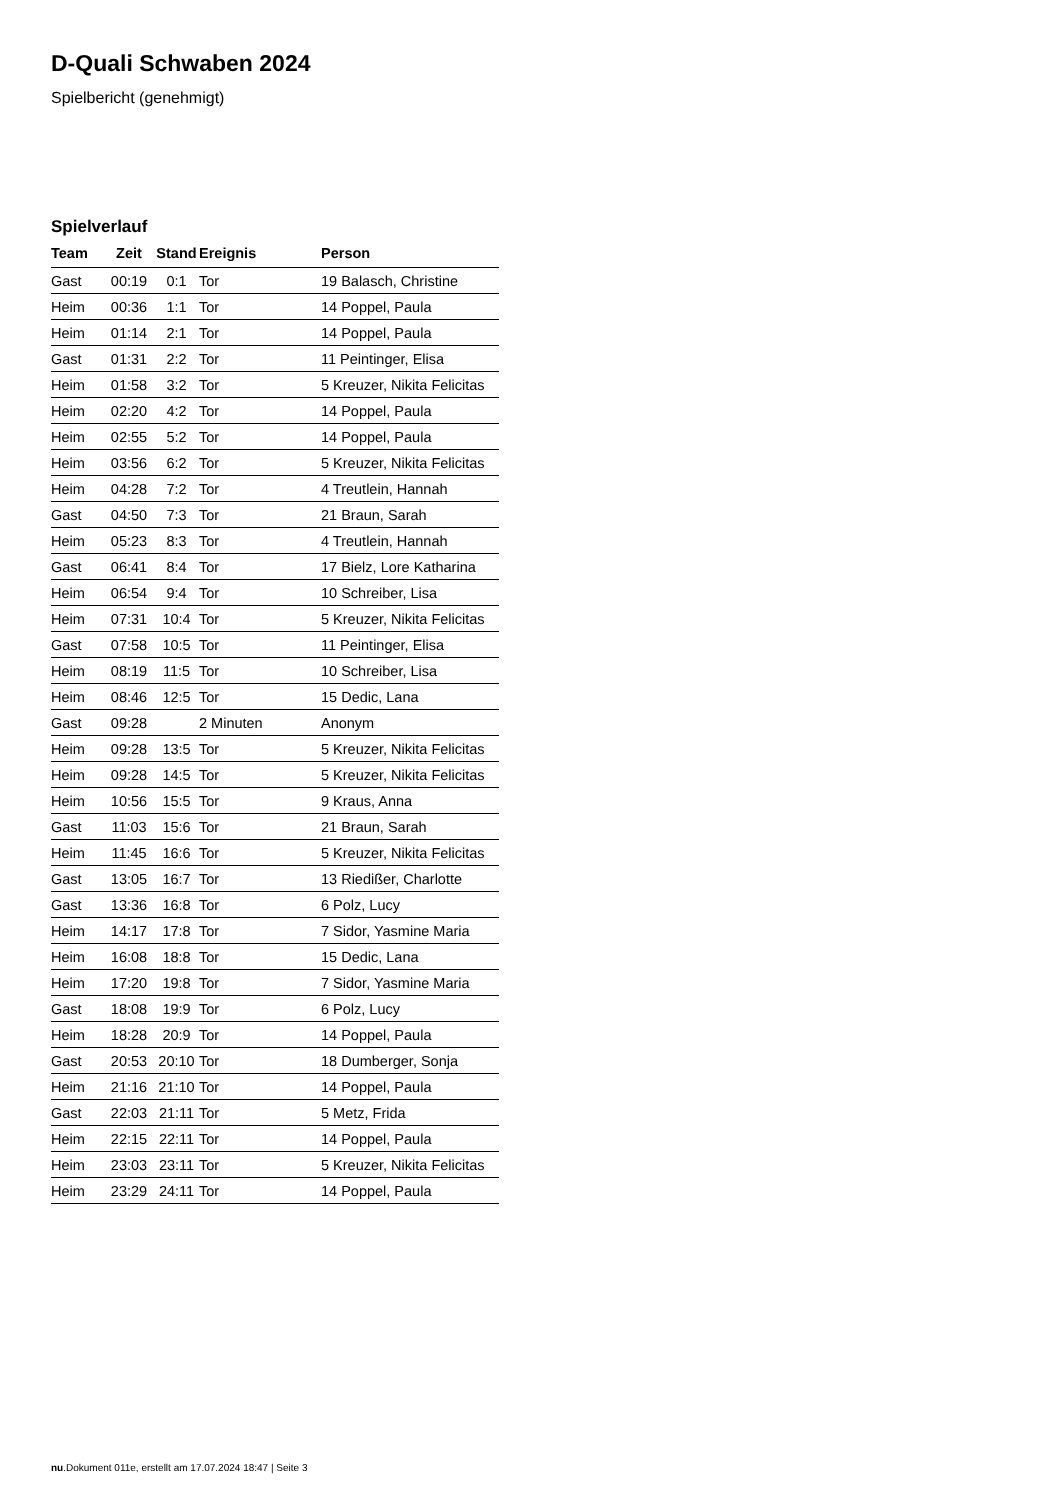D-Quali Schwaben 2024
Spielbericht (genehmigt)
Spielverlauf
| Team | Zeit | Stand | Ereignis | Person |
| --- | --- | --- | --- | --- |
| Gast | 00:19 | 0:1 | Tor | 19 Balasch, Christine |
| Heim | 00:36 | 1:1 | Tor | 14 Poppel, Paula |
| Heim | 01:14 | 2:1 | Tor | 14 Poppel, Paula |
| Gast | 01:31 | 2:2 | Tor | 11 Peintinger, Elisa |
| Heim | 01:58 | 3:2 | Tor | 5 Kreuzer, Nikita Felicitas |
| Heim | 02:20 | 4:2 | Tor | 14 Poppel, Paula |
| Heim | 02:55 | 5:2 | Tor | 14 Poppel, Paula |
| Heim | 03:56 | 6:2 | Tor | 5 Kreuzer, Nikita Felicitas |
| Heim | 04:28 | 7:2 | Tor | 4 Treutlein, Hannah |
| Gast | 04:50 | 7:3 | Tor | 21 Braun, Sarah |
| Heim | 05:23 | 8:3 | Tor | 4 Treutlein, Hannah |
| Gast | 06:41 | 8:4 | Tor | 17 Bielz, Lore Katharina |
| Heim | 06:54 | 9:4 | Tor | 10 Schreiber, Lisa |
| Heim | 07:31 | 10:4 | Tor | 5 Kreuzer, Nikita Felicitas |
| Gast | 07:58 | 10:5 | Tor | 11 Peintinger, Elisa |
| Heim | 08:19 | 11:5 | Tor | 10 Schreiber, Lisa |
| Heim | 08:46 | 12:5 | Tor | 15 Dedic, Lana |
| Gast | 09:28 | | 2 Minuten | Anonym |
| Heim | 09:28 | 13:5 | Tor | 5 Kreuzer, Nikita Felicitas |
| Heim | 09:28 | 14:5 | Tor | 5 Kreuzer, Nikita Felicitas |
| Heim | 10:56 | 15:5 | Tor | 9 Kraus, Anna |
| Gast | 11:03 | 15:6 | Tor | 21 Braun, Sarah |
| Heim | 11:45 | 16:6 | Tor | 5 Kreuzer, Nikita Felicitas |
| Gast | 13:05 | 16:7 | Tor | 13 Riedißer, Charlotte |
| Gast | 13:36 | 16:8 | Tor | 6 Polz, Lucy |
| Heim | 14:17 | 17:8 | Tor | 7 Sidor, Yasmine Maria |
| Heim | 16:08 | 18:8 | Tor | 15 Dedic, Lana |
| Heim | 17:20 | 19:8 | Tor | 7 Sidor, Yasmine Maria |
| Gast | 18:08 | 19:9 | Tor | 6 Polz, Lucy |
| Heim | 18:28 | 20:9 | Tor | 14 Poppel, Paula |
| Gast | 20:53 | 20:10 | Tor | 18 Dumberger, Sonja |
| Heim | 21:16 | 21:10 | Tor | 14 Poppel, Paula |
| Gast | 22:03 | 21:11 | Tor | 5 Metz, Frida |
| Heim | 22:15 | 22:11 | Tor | 14 Poppel, Paula |
| Heim | 23:03 | 23:11 | Tor | 5 Kreuzer, Nikita Felicitas |
| Heim | 23:29 | 24:11 | Tor | 14 Poppel, Paula |
nu.Dokument 011e, erstellt am 17.07.2024 18:47 | Seite 3